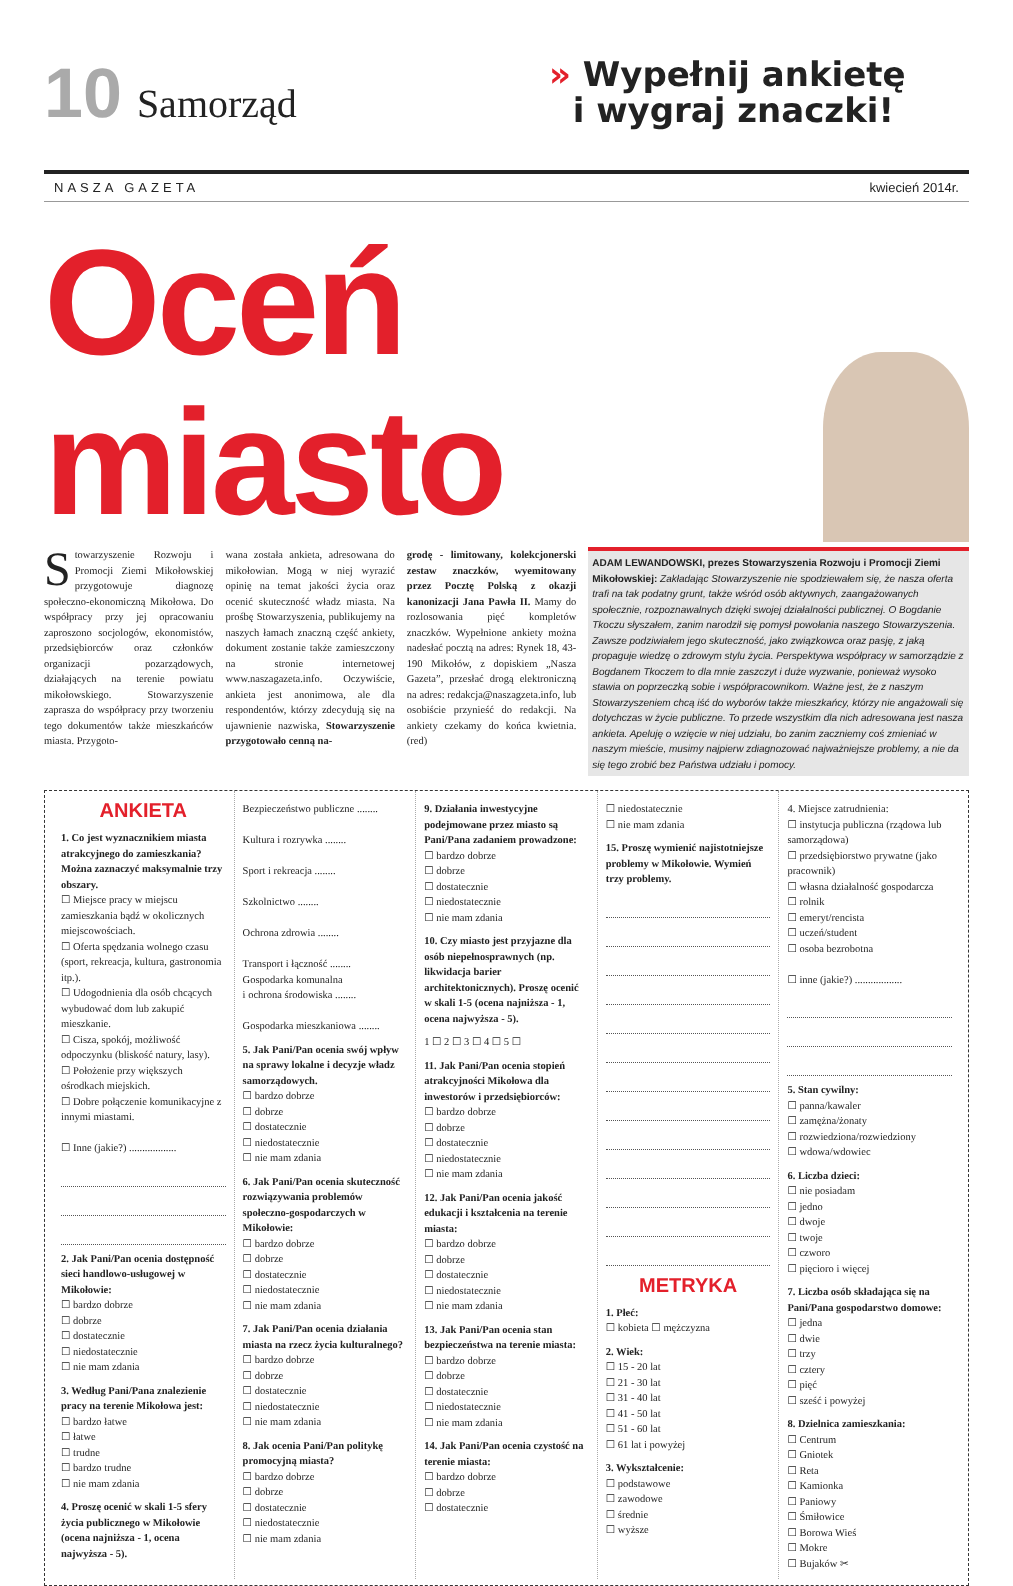10 Samorząd
» Wypełnij ankietę
i wygraj znaczki!
NASZA GAZETA kwiecień 2014r.
Oceń miasto
Stowarzyszenie Rozwoju i Promocji Ziemi Mikołowskiej przygotowuje diagnozę społeczno-ekonomiczną Mikołowa. Do współpracy przy jej opracowaniu zaproszono socjologów, ekonomistów, przedsiębiorców oraz członków organizacji pozarządowych, działających na terenie powiatu mikołowskiego. Stowarzyszenie zaprasza do współpracy przy tworzeniu tego dokumentów także mieszkańców miasta. Przygoto-
wana została ankieta, adresowana do mikołowian. Mogą w niej wyrazić opinię na temat jakości życia oraz ocenić skuteczność władz miasta. Na prośbę Stowarzyszenia, publikujemy na naszych łamach znaczną część ankiety, dokument zostanie także zamieszczony na stronie internetowej www.naszagazeta.info. Oczywiście, ankieta jest anonimowa, ale dla respondentów, którzy zdecydują się na ujawnienie nazwiska, Stowarzyszenie przygotowało cenną na-
grodę - limitowany, kolekcjonerski zestaw znaczków, wyemitowany przez Pocztę Polską z okazji kanonizacji Jana Pawła II. Mamy do rozlosowania pięć kompletów znaczków. Wypełnione ankiety można nadesłać pocztą na adres: Rynek 18, 43-190 Mikołów, z dopiskiem „Nasza Gazeta”, przesłać drogą elektroniczną na adres: redakcja@naszagzeta.info, lub osobiście przynieść do redakcji. Na ankiety czekamy do końca kwietnia. (red)
ADAM LEWANDOWSKI, prezes Stowarzyszenia Rozwoju i Promocji Ziemi Mikołowskiej: Zakładając Stowarzyszenie nie spodziewałem się, że nasza oferta trafi na tak podatny grunt, także wśród osób aktywnych, zaangażowanych społecznie, rozpoznawalnych dzięki swojej działalności publicznej. O Bogdanie Tkoczu słyszałem, zanim narodził się pomysł powołania naszego Stowarzyszenia. Zawsze podziwiałem jego skuteczność, jako związkowca oraz pasję, z jaką propaguje wiedzę o zdrowym stylu życia. Perspektywa współpracy w samorządzie z Bogdanem Tkoczem to dla mnie zaszczyt i duże wyzwanie, ponieważ wysoko stawia on poprzeczką sobie i współpracownikom. Ważne jest, że z naszym Stowarzyszeniem chcą iść do wyborów także mieszkańcy, którzy nie angażowali się dotychczas w życie publiczne. To przede wszystkim dla nich adresowana jest nasza ankieta. Apeluję o wzięcie w niej udziału, bo zanim zaczniemy coś zmieniać w naszym mieście, musimy najpierw zdiagnozować najważniejsze problemy, a nie da się tego zrobić bez Państwa udziału i pomocy.
ANKIETA
1. Co jest wyznacznikiem miasta atrakcyjnego do zamieszkania? Można zaznaczyć maksymalnie trzy obszary.
☐ Miejsce pracy w miejscu zamieszkania bądź w okolicznych miejscowościach.
☐ Oferta spędzania wolnego czasu (sport, rekreacja, kultura, gastronomia itp.).
☐ Udogodnienia dla osób chcących wybudować dom lub zakupić mieszkanie.
☐ Cisza, spokój, możliwość odpoczynku (bliskość natury, lasy).
☐ Położenie przy większych ośrodkach miejskich.
☐ Dobre połączenie komunikacyjne z innymi miastami.
☐ Inne (jakie?) ..................
2. Jak Pani/Pan ocenia dostępność sieci handlowo-usługowej w Mikołowie:
☐ bardzo dobrze
☐ dobrze
☐ dostatecznie
☐ niedostatecznie
☐ nie mam zdania
3. Według Pani/Pana znalezienie pracy na terenie Mikołowa jest:
☐ bardzo łatwe
☐ łatwe
☐ trudne
☐ bardzo trudne
☐ nie mam zdania
4. Proszę ocenić w skali 1-5 sfery życia publicznego w Mikołowie (ocena najniższa - 1, ocena najwyższa - 5).
Bezpieczeństwo publiczne ........
Kultura i rozrywka ........
Sport i rekreacja ........
Szkolnictwo ........
Ochrona zdrowia ........
Transport i łączność ........
Gospodarka komunalna
i ochrona środowiska ........
Gospodarka mieszkaniowa ........
5. Jak Pani/Pan ocenia swój wpływ na sprawy lokalne i decyzje władz samorządowych.
☐ bardzo dobrze
☐ dobrze
☐ dostatecznie
☐ niedostatecznie
☐ nie mam zdania
6. Jak Pani/Pan ocenia skuteczność rozwiązywania problemów społeczno-gospodarczych w Mikołowie:
☐ bardzo dobrze
☐ dobrze
☐ dostatecznie
☐ niedostatecznie
☐ nie mam zdania
7. Jak Pani/Pan ocenia działania miasta na rzecz życia kulturalnego?
☐ bardzo dobrze
☐ dobrze
☐ dostatecznie
☐ niedostatecznie
☐ nie mam zdania
8. Jak ocenia Pani/Pan politykę promocyjną miasta?
☐ bardzo dobrze
☐ dobrze
☐ dostatecznie
☐ niedostatecznie
☐ nie mam zdania
9. Działania inwestycyjne podejmowane przez miasto są Pani/Pana zadaniem prowadzone:
☐ bardzo dobrze
☐ dobrze
☐ dostatecznie
☐ niedostatecznie
☐ nie mam zdania
10. Czy miasto jest przyjazne dla osób niepełnosprawnych (np. likwidacja barier architektonicznych). Proszę ocenić w skali 1-5 (ocena najniższa - 1, ocena najwyższa - 5).
1 ☐ 2 ☐ 3 ☐ 4 ☐ 5 ☐
11. Jak Pani/Pan ocenia stopień atrakcyjności Mikołowa dla inwestorów i przedsiębiorców:
☐ bardzo dobrze
☐ dobrze
☐ dostatecznie
☐ niedostatecznie
☐ nie mam zdania
12. Jak Pani/Pan ocenia jakość edukacji i kształcenia na terenie miasta:
☐ bardzo dobrze
☐ dobrze
☐ dostatecznie
☐ niedostatecznie
☐ nie mam zdania
13. Jak Pani/Pan ocenia stan bezpieczeństwa na terenie miasta:
☐ bardzo dobrze
☐ dobrze
☐ dostatecznie
☐ niedostatecznie
☐ nie mam zdania
14. Jak Pani/Pan ocenia czystość na terenie miasta:
☐ bardzo dobrze
☐ dobrze
☐ dostatecznie
☐ niedostatecznie
☐ nie mam zdania
15. Proszę wymienić najistotniejsze problemy w Mikołowie. Wymień trzy problemy.
METRYKA
1. Płeć:
☐ kobieta ☐ mężczyzna
2. Wiek:
☐ 15 - 20 lat
☐ 21 - 30 lat
☐ 31 - 40 lat
☐ 41 - 50 lat
☐ 51 - 60 lat
☐ 61 lat i powyżej
3. Wykształcenie:
☐ podstawowe
☐ zawodowe
☐ średnie
☐ wyższe
4. Miejsce zatrudnienia:
☐ instytucja publiczna (rządowa lub samorządowa)
☐ przedsiębiorstwo prywatne (jako pracownik)
☐ własna działalność gospodarcza
☐ rolnik
☐ emeryt/rencista
☐ uczeń/student
☐ osoba bezrobotna
☐ inne (jakie?) ..................
5. Stan cywilny:
☐ panna/kawaler
☐ zamężna/żonaty
☐ rozwiedziona/rozwiedziony
☐ wdowa/wdowiec
6. Liczba dzieci:
☐ nie posiadam
☐ jedno
☐ dwoje
☐ twoje
☐ czworo
☐ pięcioro i więcej
7. Liczba osób składająca się na Pani/Pana gospodarstwo domowe:
☐ jedna
☐ dwie
☐ trzy
☐ cztery
☐ pięć
☐ sześć i powyżej
8. Dzielnica zamieszkania:
☐ Centrum
☐ Gniotek
☐ Reta
☐ Kamionka
☐ Paniowy
☐ Śmiłowice
☐ Borowa Wieś
☐ Mokre
☐ Bujaków ✂